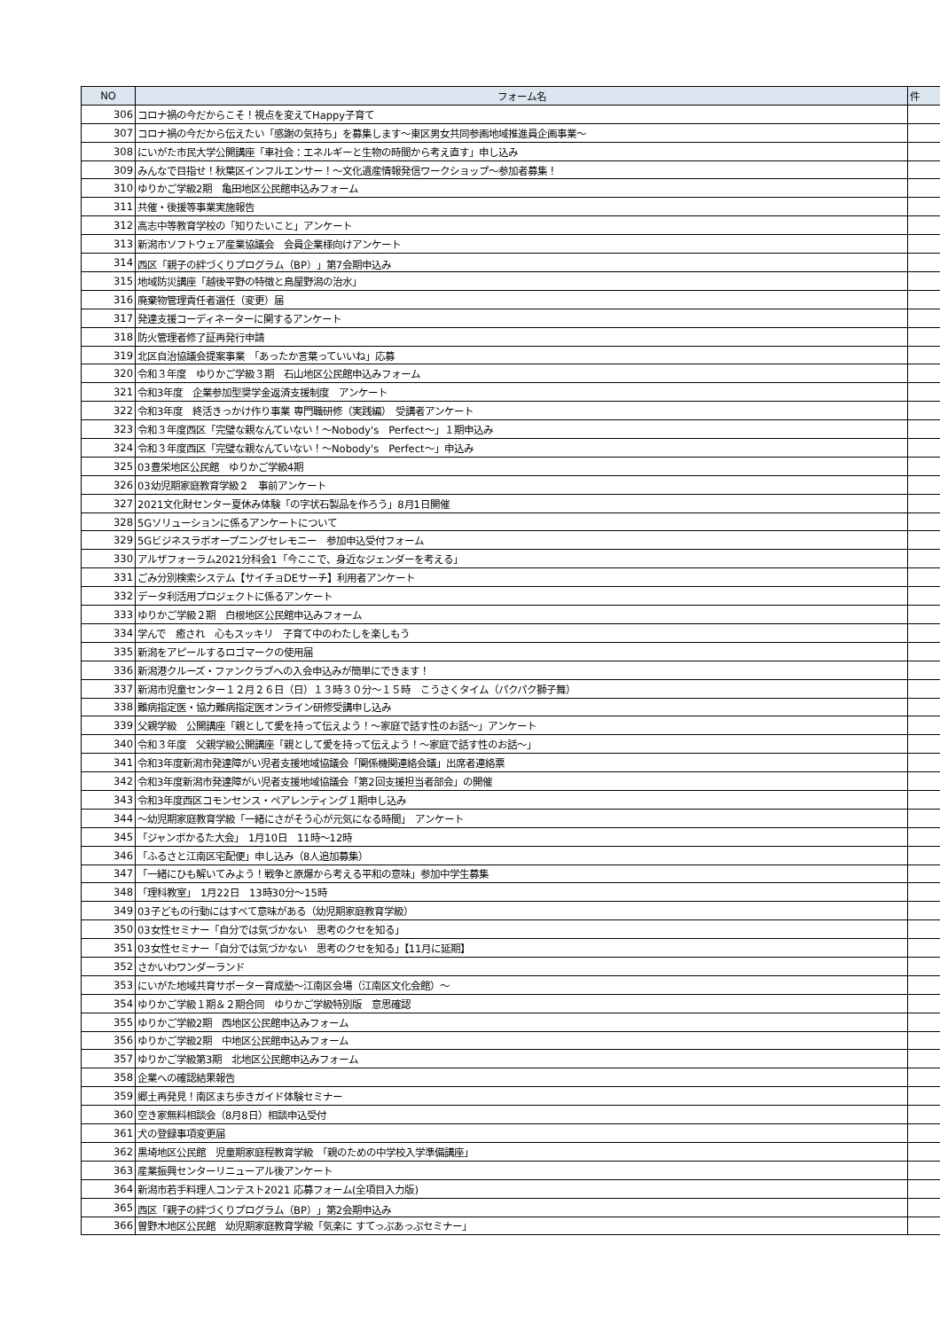| NO | フォーム名 | 件 |
| --- | --- | --- |
| 306 | コロナ禍の今だからこそ！視点を変えてHappy子育て | |
| 307 | コロナ禍の今だから伝えたい「感謝の気持ち」を募集します～東区男女共同参画地域推進員企画事業～ | |
| 308 | にいがた市民大学公開講座「車社会：エネルギーと生物の時間から考え直す」申し込み | |
| 309 | みんなで目指せ！秋葉区インフルエンサー！～文化遺産情報発信ワークショップ～参加者募集！ | |
| 310 | ゆりかご学級2期 亀田地区公民館申込みフォーム | |
| 311 | 共催・後援等事業実施報告 | |
| 312 | 高志中等教育学校の「知りたいこと」アンケート | |
| 313 | 新潟市ソフトウェア産業協議会 会員企業様向けアンケート | |
| 314 | 西区「親子の絆づくりプログラム（BP）」第7会期申込み | |
| 315 | 地域防災講座「越後平野の特徴と鳥屋野潟の治水」 | |
| 316 | 廃棄物管理責任者選任（変更）届 | |
| 317 | 発達支援コーディネーターに関するアンケート | |
| 318 | 防火管理者修了証再発行申請 | |
| 319 | 北区自治協議会提案事業 「あったか言葉っていいね」応募 | |
| 320 | 令和３年度 ゆりかご学級３期 石山地区公民館申込みフォーム | |
| 321 | 令和3年度 企業参加型奨学金返済支援制度 アンケート | |
| 322 | 令和3年度 終活きっかけ作り事業 専門職研修（実践編） 受講者アンケート | |
| 323 | 令和３年度西区「完璧な親なんていない！～Nobody's Perfect～」１期申込み | |
| 324 | 令和３年度西区「完璧な親なんていない！～Nobody's Perfect～」申込み | |
| 325 | 03豊栄地区公民館 ゆりかご学級4期 | |
| 326 | 03幼児期家庭教育学級２ 事前アンケート | |
| 327 | 2021文化財センター夏休み体験「の字状石製品を作ろう」8月1日開催 | |
| 328 | 5Gソリューションに係るアンケートについて | |
| 329 | 5Gビジネスラボオープニングセレモニー 参加申込受付フォーム | |
| 330 | アルザフォーラム2021分科会1「今ここで、身近なジェンダーを考える」 | |
| 331 | ごみ分別検索システム【サイチョDEサーチ】利用者アンケート | |
| 332 | データ利活用プロジェクトに係るアンケート | |
| 333 | ゆりかご学級２期 白根地区公民館申込みフォーム | |
| 334 | 学んで 癒され 心もスッキリ 子育て中のわたしを楽しもう | |
| 335 | 新潟をアピールするロゴマークの使用届 | |
| 336 | 新潟港クルーズ・ファンクラブへの入会申込みが簡単にできます！ | |
| 337 | 新潟市児童センター１２月２６日（日）１３時３０分～１５時 こうさくタイム（パクパク獅子舞） | |
| 338 | 難病指定医・協力難病指定医オンライン研修受講申し込み | |
| 339 | 父親学級 公開講座「親として愛を持って伝えよう！～家庭で話す性のお話～」アンケート | |
| 340 | 令和３年度 父親学級公開講座「親として愛を持って伝えよう！～家庭で話す性のお話～」 | |
| 341 | 令和3年度新潟市発達障がい児者支援地域協議会「関係機関連絡会議」出席者連絡票 | |
| 342 | 令和3年度新潟市発達障がい児者支援地域協議会「第2回支援担当者部会」の開催 | |
| 343 | 令和3年度西区コモンセンス・ペアレンティング１期申し込み | |
| 344 | ～幼児期家庭教育学級「一緒にさがそう心が元気になる時間」 アンケート | |
| 345 | 「ジャンボかるた大会」 1月10日 11時～12時 | |
| 346 | 「ふるさと江南区宅配便」申し込み（8人追加募集） | |
| 347 | 「一緒にひも解いてみよう！戦争と原爆から考える平和の意味」参加中学生募集 | |
| 348 | 「理科教室」 1月22日 13時30分～15時 | |
| 349 | 03子どもの行動にはすべて意味がある（幼児期家庭教育学級） | |
| 350 | 03女性セミナー「自分では気づかない 思考のクセを知る」 | |
| 351 | 03女性セミナー「自分では気づかない 思考のクセを知る」【11月に延期】 | |
| 352 | さかいわワンダーランド | |
| 353 | にいがた地域共育サポーター育成塾～江南区会場（江南区文化会館）～ | |
| 354 | ゆりかご学級１期＆２期合同 ゆりかご学級特別版 意思確認 | |
| 355 | ゆりかご学級2期 西地区公民館申込みフォーム | |
| 356 | ゆりかご学級2期 中地区公民館申込みフォーム | |
| 357 | ゆりかご学級第3期 北地区公民館申込みフォーム | |
| 358 | 企業への確認結果報告 | |
| 359 | 郷土再発見！南区まち歩きガイド体験セミナー | |
| 360 | 空き家無料相談会（8月8日）相談申込受付 | |
| 361 | 犬の登録事項変更届 | |
| 362 | 黒埼地区公民館 児童期家庭程教育学級 「親のための中学校入学準備講座」 | |
| 363 | 産業振興センターリニューアル後アンケート | |
| 364 | 新潟市若手料理人コンテスト2021 応募フォーム(全項目入力版) | |
| 365 | 西区「親子の絆づくりプログラム（BP）」第2会期申込み | |
| 366 | 曽野木地区公民館 幼児期家庭教育学級「気楽に すてっぷあっぷセミナー」 | |